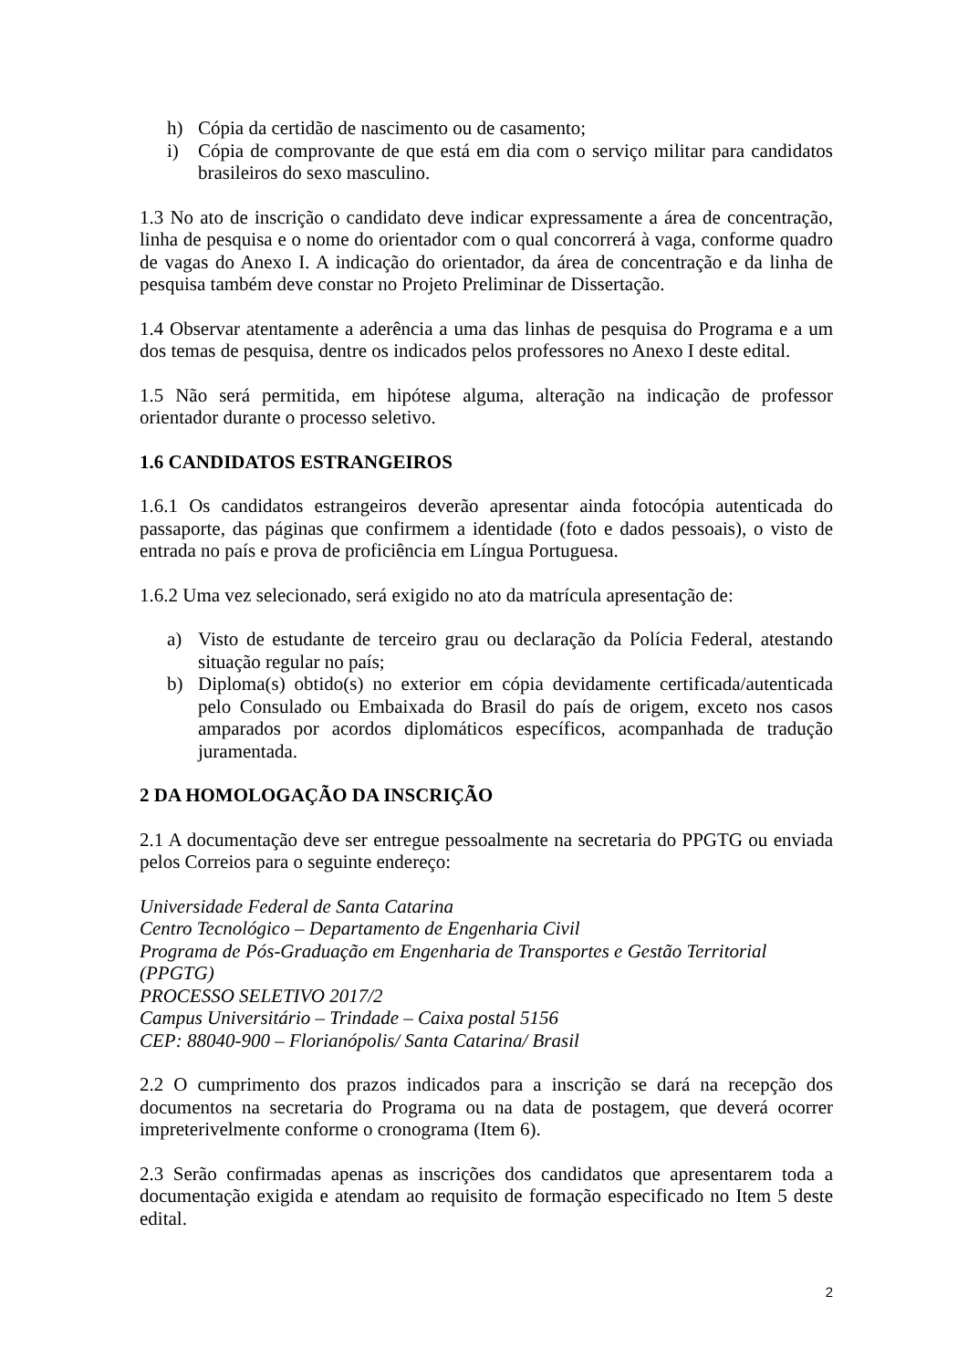h) Cópia da certidão de nascimento ou de casamento;
i) Cópia de comprovante de que está em dia com o serviço militar para candidatos brasileiros do sexo masculino.
1.3 No ato de inscrição o candidato deve indicar expressamente a área de concentração, linha de pesquisa e o nome do orientador com o qual concorrerá à vaga, conforme quadro de vagas do Anexo I. A indicação do orientador, da área de concentração e da linha de pesquisa também deve constar no Projeto Preliminar de Dissertação.
1.4 Observar atentamente a aderência a uma das linhas de pesquisa do Programa e a um dos temas de pesquisa, dentre os indicados pelos professores no Anexo I deste edital.
1.5 Não será permitida, em hipótese alguma, alteração na indicação de professor orientador durante o processo seletivo.
1.6 CANDIDATOS ESTRANGEIROS
1.6.1 Os candidatos estrangeiros deverão apresentar ainda fotocópia autenticada do passaporte, das páginas que confirmem a identidade (foto e dados pessoais), o visto de entrada no país e prova de proficiência em Língua Portuguesa.
1.6.2 Uma vez selecionado, será exigido no ato da matrícula apresentação de:
a) Visto de estudante de terceiro grau ou declaração da Polícia Federal, atestando situação regular no país;
b) Diploma(s) obtido(s) no exterior em cópia devidamente certificada/autenticada pelo Consulado ou Embaixada do Brasil do país de origem, exceto nos casos amparados por acordos diplomáticos específicos, acompanhada de tradução juramentada.
2 DA HOMOLOGAÇÃO DA INSCRIÇÃO
2.1 A documentação deve ser entregue pessoalmente na secretaria do PPGTG ou enviada pelos Correios para o seguinte endereço:
Universidade Federal de Santa Catarina
Centro Tecnológico – Departamento de Engenharia Civil
Programa de Pós-Graduação em Engenharia de Transportes e Gestão Territorial (PPGTG)
PROCESSO SELETIVO 2017/2
Campus Universitário – Trindade – Caixa postal 5156
CEP: 88040-900 – Florianópolis/ Santa Catarina/ Brasil
2.2 O cumprimento dos prazos indicados para a inscrição se dará na recepção dos documentos na secretaria do Programa ou na data de postagem, que deverá ocorrer impreterivelmente conforme o cronograma (Item 6).
2.3 Serão confirmadas apenas as inscrições dos candidatos que apresentarem toda a documentação exigida e atendam ao requisito de formação especificado no Item 5 deste edital.
2